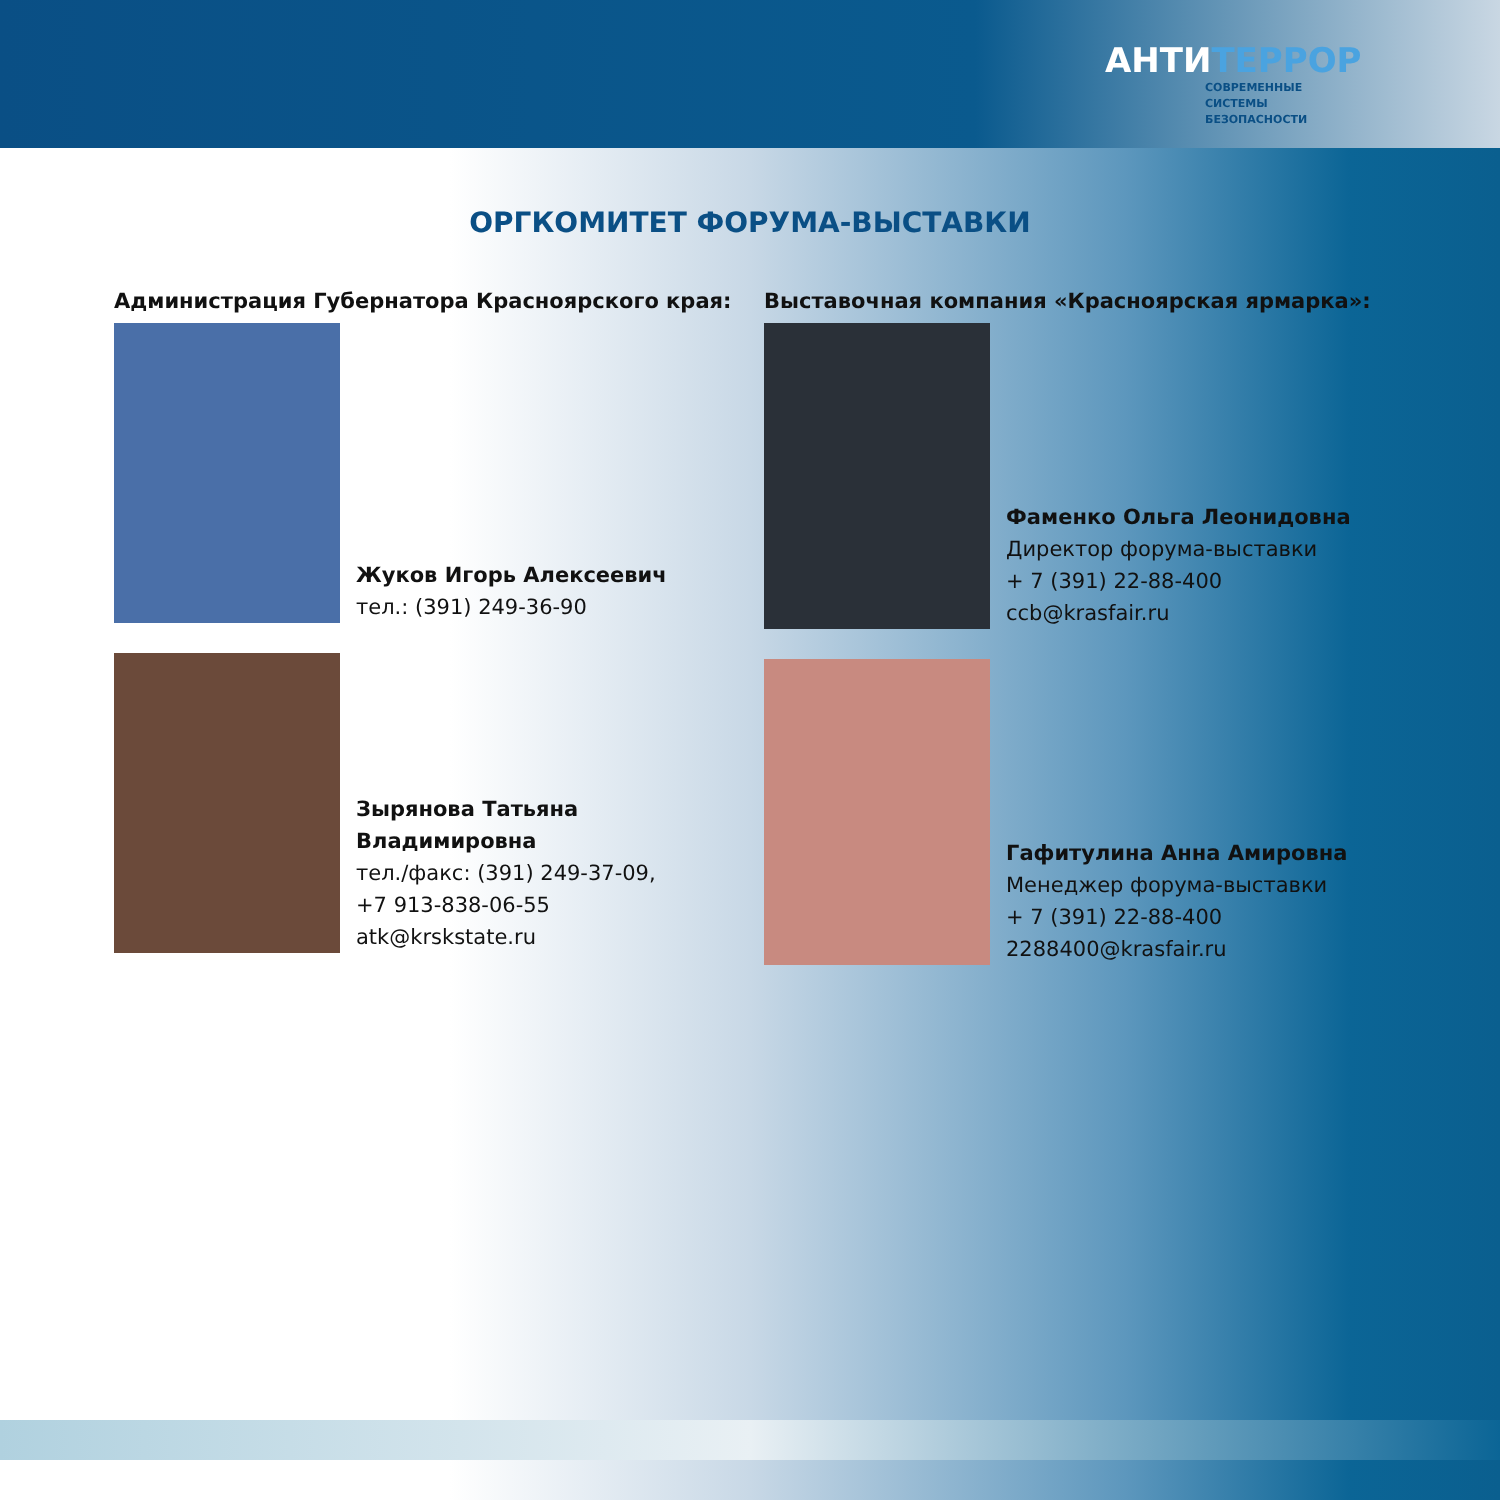АНТИТЕРРОР
СОВРЕМЕННЫЕ
СИСТЕМЫ
БЕЗОПАСНОСТИ
ОРГКОМИТЕТ ФОРУМА-ВЫСТАВКИ
Администрация Губернатора Красноярского края:
Жуков Игорь Алексеевич
тел.: (391) 249-36-90
Зырянова Татьяна Владимировна
тел./факс: (391) 249-37-09,
+7 913-838-06-55
atk@krskstate.ru
Выставочная компания «Красноярская ярмарка»:
Фаменко Ольга Леонидовна
Директор форума-выставки
+ 7 (391) 22-88-400
ccb@krasfair.ru
Гафитулина Анна Амировна
Менеджер форума-выставки
+ 7 (391) 22-88-400
2288400@krasfair.ru